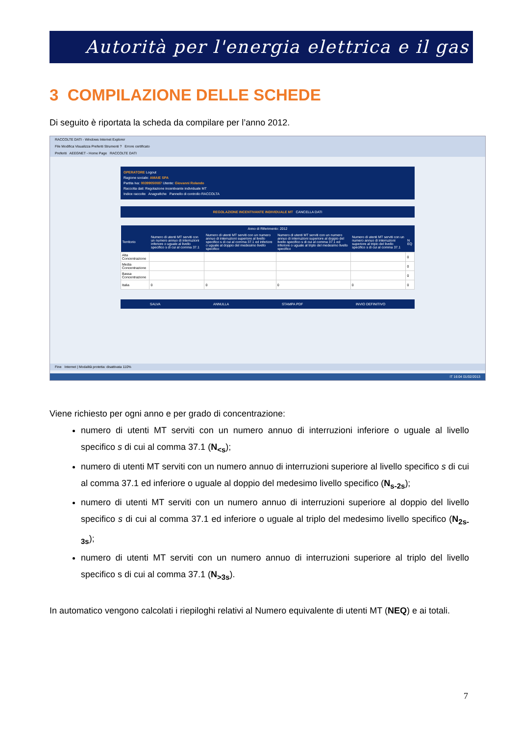Autorità per l'energia elettrica e il gas
3 COMPILAZIONE DELLE SCHEDE
Di seguito è riportata la scheda da compilare per l’anno 2012.
RACCOLTE DATI - Windows Internet Explorer
File Modifica Visualizza Preferiti Strumenti ? Errore certificato
Preferiti AEEGNET - Home Page RACCOLTE DATI
OPERATORE Logout
Ragione sociale: AMAIE SPA
Partita Iva: 00399050087 Utente: Giovanni Rolando
Raccolta dati: Regolazione incentivante individuale MT
Indice raccolte Anagrafiche Pannello di controllo RACCOLTA
REGOLAZIONE INCENTIVANTE INDIVIDUALE MT CANCELLA DATI
| Anno di Riferimento: 2012 | | | | | |
| --- | --- | --- | --- | --- | --- |
| Territorio | Numero di utenti MT serviti con un numero annuo di interruzioni inferiore o uguale al livello specifico s di cui al comma 37.1 | Numero di utenti MT serviti con un numero annuo di interruzioni superiore al livello specifico s di cui al comma 37.1 ed inferiore o uguale al doppio del medesimo livello specifico | Numero di utenti MT serviti con un numero annuo di interruzioni superiore al doppio del livello specifico s di cui al comma 37.1 ed inferiore o uguale al triplo del medesimo livello specifico | Numero di utenti MT serviti con un numero annuo di interruzioni superiore al triplo del livello specifico s di cui al comma 37.1 | N EQ |
| Alta Concentrazione | | | | | 0 |
| Media Concentrazione | | | | | 0 |
| Bassa Concentrazione | | | | | 0 |
| Italia | 0 | 0 | 0 | 0 | 0 |
SALVA ANNULLA STAMPA PDF INVIO DEFINITIVO
Fine Internet | Modalità protetta: disattivata 110%
IT 16:04 01/02/2013
Viene richiesto per ogni anno e per grado di concentrazione:
numero di utenti MT serviti con un numero annuo di interruzioni inferiore o uguale al livello specifico s di cui al comma 37.1 (N<sub><s</sub>);
numero di utenti MT serviti con un numero annuo di interruzioni superiore al livello specifico s di cui al comma 37.1 ed inferiore o uguale al doppio del medesimo livello specifico (N<sub>s-2s</sub>);
numero di utenti MT serviti con un numero annuo di interruzioni superiore al doppio del livello specifico s di cui al comma 37.1 ed inferiore o uguale al triplo del medesimo livello specifico (N<sub>2s-3s</sub>);
numero di utenti MT serviti con un numero annuo di interruzioni superiore al triplo del livello specifico s di cui al comma 37.1 (N<sub>>3s</sub>).
In automatico vengono calcolati i riepiloghi relativi al Numero equivalente di utenti MT (NEQ) e ai totali.
7